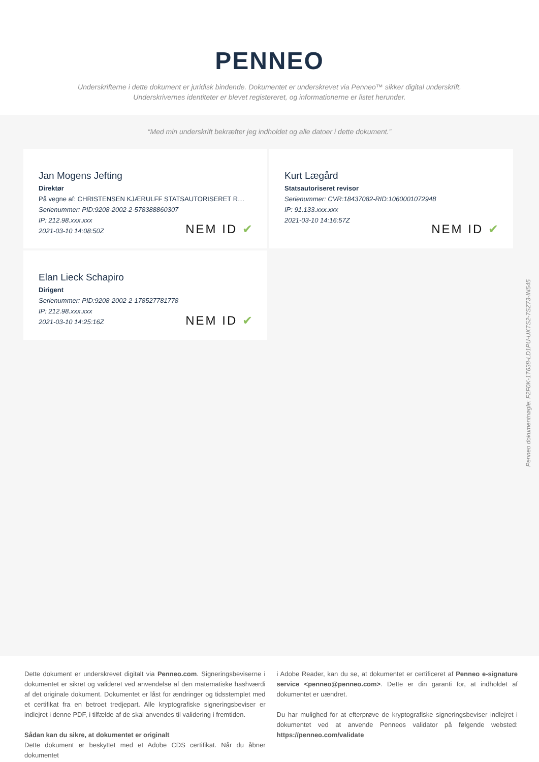PENNEO
Underskrifterne i dette dokument er juridisk bindende. Dokumentet er underskrevet via Penneo™ sikker digital underskrift.
Underskrivernes identiteter er blevet registereret, og informationerne er listet herunder.
“Med min underskrift bekræfter jeg indholdet og alle datoer i dette dokument.”
Jan Mogens Jefting
Direktør
På vegne af: CHRISTENSEN KJÆRULFF STATSAUTORISERET R…
Serienummer: PID:9208-2002-2-578388860307
IP: 212.98.xxx.xxx
2021-03-10 14:08:50Z
NEM ID ✔
Kurt Lægård
Statsautoriseret revisor
Serienummer: CVR:18437082-RID:1060001072948
IP: 91.133.xxx.xxx
2021-03-10 14:16:57Z
NEM ID ✔
Elan Lieck Schapiro
Dirigent
Serienummer: PID:9208-2002-2-178527781778
IP: 212.98.xxx.xxx
2021-03-10 14:25:16Z
NEM ID ✔
Penneo dokumentnøgle: F2F0K-1T638-LD1PU-UXTS2-7SZ73-IN545
Dette dokument er underskrevet digitalt via Penneo.com. Signeringsbeviserne i dokumentet er sikret og valideret ved anvendelse af den matematiske hashværdi af det originale dokument. Dokumentet er låst for ændringer og tidsstemplet med et certifikat fra en betroet tredjepart. Alle kryptografiske signeringsbeviser er indlejret i denne PDF, i tilfælde af de skal anvendes til validering i fremtiden.
Sådan kan du sikre, at dokumentet er originalt
Dette dokument er beskyttet med et Adobe CDS certifikat. Når du åbner dokumentet
i Adobe Reader, kan du se, at dokumentet er certificeret af Penneo e-signature service <penneo@penneo.com>. Dette er din garanti for, at indholdet af dokumentet er uændret.
Du har mulighed for at efterprøve de kryptografiske signeringsbeviser indlejret i dokumentet ved at anvende Penneos validator på følgende websted: https://penneo.com/validate